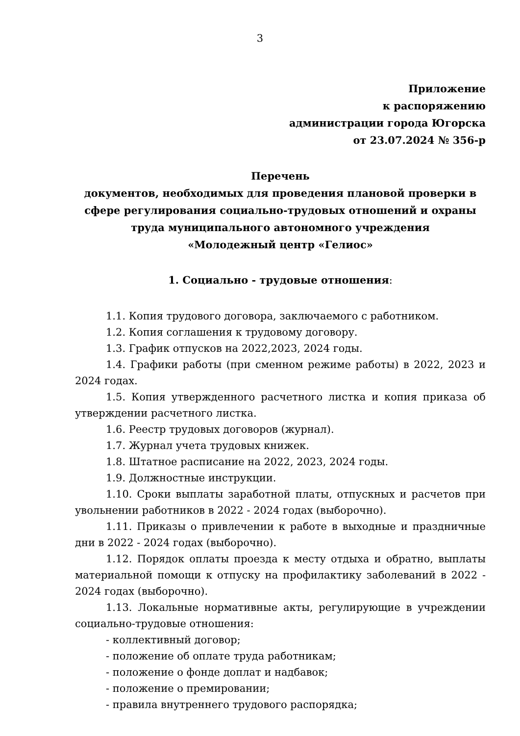3
Приложение
к распоряжению
администрации города Югорска
от 23.07.2024 № 356-р
Перечень
документов, необходимых для проведения плановой проверки в сфере регулирования социально-трудовых отношений и охраны труда муниципального автономного учреждения
«Молодежный центр «Гелиос»
1. Социально - трудовые отношения:
1.1. Копия трудового договора, заключаемого с работником.
1.2. Копия соглашения к трудовому договору.
1.3. График отпусков на 2022,2023, 2024 годы.
1.4. Графики работы (при сменном режиме работы) в 2022, 2023 и 2024 годах.
1.5. Копия утвержденного расчетного листка и копия приказа об утверждении расчетного листка.
1.6. Реестр трудовых договоров (журнал).
1.7. Журнал учета трудовых книжек.
1.8. Штатное расписание на 2022, 2023, 2024 годы.
1.9. Должностные инструкции.
1.10. Сроки выплаты заработной платы, отпускных и расчетов при увольнении работников в 2022 - 2024 годах (выборочно).
1.11. Приказы о привлечении к работе в выходные и праздничные дни в 2022 - 2024 годах (выборочно).
1.12. Порядок оплаты проезда к месту отдыха и обратно, выплаты материальной помощи к отпуску на профилактику заболеваний в 2022 - 2024 годах (выборочно).
1.13. Локальные нормативные акты, регулирующие в учреждении социально-трудовые отношения:
- коллективный договор;
- положение об оплате труда работникам;
- положение о фонде доплат и надбавок;
- положение о премировании;
- правила внутреннего трудового распорядка;